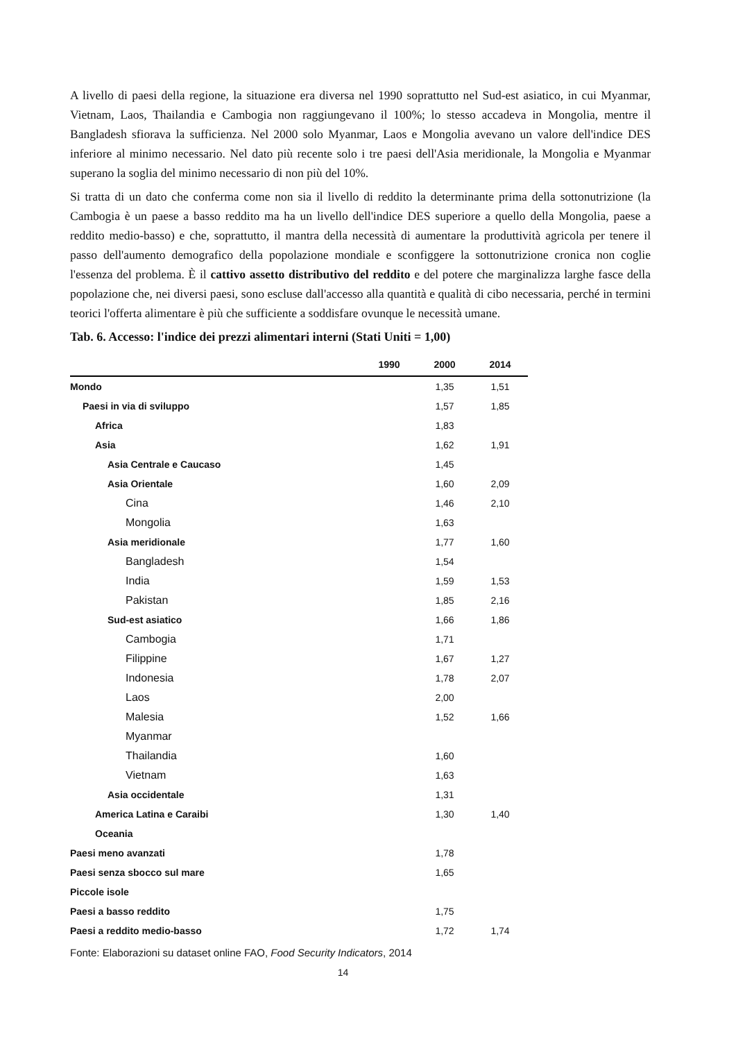A livello di paesi della regione, la situazione era diversa nel 1990 soprattutto nel Sud-est asiatico, in cui Myanmar, Vietnam, Laos, Thailandia e Cambogia non raggiungevano il 100%; lo stesso accadeva in Mongolia, mentre il Bangladesh sfiorava la sufficienza. Nel 2000 solo Myanmar, Laos e Mongolia avevano un valore dell'indice DES inferiore al minimo necessario. Nel dato più recente solo i tre paesi dell'Asia meridionale, la Mongolia e Myanmar superano la soglia del minimo necessario di non più del 10%.
Si tratta di un dato che conferma come non sia il livello di reddito la determinante prima della sottonutrizione (la Cambogia è un paese a basso reddito ma ha un livello dell'indice DES superiore a quello della Mongolia, paese a reddito medio-basso) e che, soprattutto, il mantra della necessità di aumentare la produttività agricola per tenere il passo dell'aumento demografico della popolazione mondiale e sconfiggere la sottonutrizione cronica non coglie l'essenza del problema. È il cattivo assetto distributivo del reddito e del potere che marginalizza larghe fasce della popolazione che, nei diversi paesi, sono escluse dall'accesso alla quantità e qualità di cibo necessaria, perché in termini teorici l'offerta alimentare è più che sufficiente a soddisfare ovunque le necessità umane.
Tab. 6. Accesso: l'indice dei prezzi alimentari interni (Stati Uniti = 1,00)
| | 1990 | 2000 | 2014 |
| --- | --- | --- | --- |
| Mondo | | 1,35 | 1,51 |
| Paesi in via di sviluppo | | 1,57 | 1,85 |
| Africa | | 1,83 | |
| Asia | | 1,62 | 1,91 |
| Asia Centrale e Caucaso | | 1,45 | |
| Asia Orientale | | 1,60 | 2,09 |
| Cina | | 1,46 | 2,10 |
| Mongolia | | 1,63 | |
| Asia meridionale | | 1,77 | 1,60 |
| Bangladesh | | 1,54 | |
| India | | 1,59 | 1,53 |
| Pakistan | | 1,85 | 2,16 |
| Sud-est asiatico | | 1,66 | 1,86 |
| Cambogia | | 1,71 | |
| Filippine | | 1,67 | 1,27 |
| Indonesia | | 1,78 | 2,07 |
| Laos | | 2,00 | |
| Malesia | | 1,52 | 1,66 |
| Myanmar | | | |
| Thailandia | | 1,60 | |
| Vietnam | | 1,63 | |
| Asia occidentale | | 1,31 | |
| America Latina e Caraibi | | 1,30 | 1,40 |
| Oceania | | | |
| Paesi meno avanzati | | 1,78 | |
| Paesi senza sbocco sul mare | | 1,65 | |
| Piccole isole | | | |
| Paesi a basso reddito | | 1,75 | |
| Paesi a reddito medio-basso | | 1,72 | 1,74 |
Fonte: Elaborazioni su dataset online FAO, Food Security Indicators, 2014
14